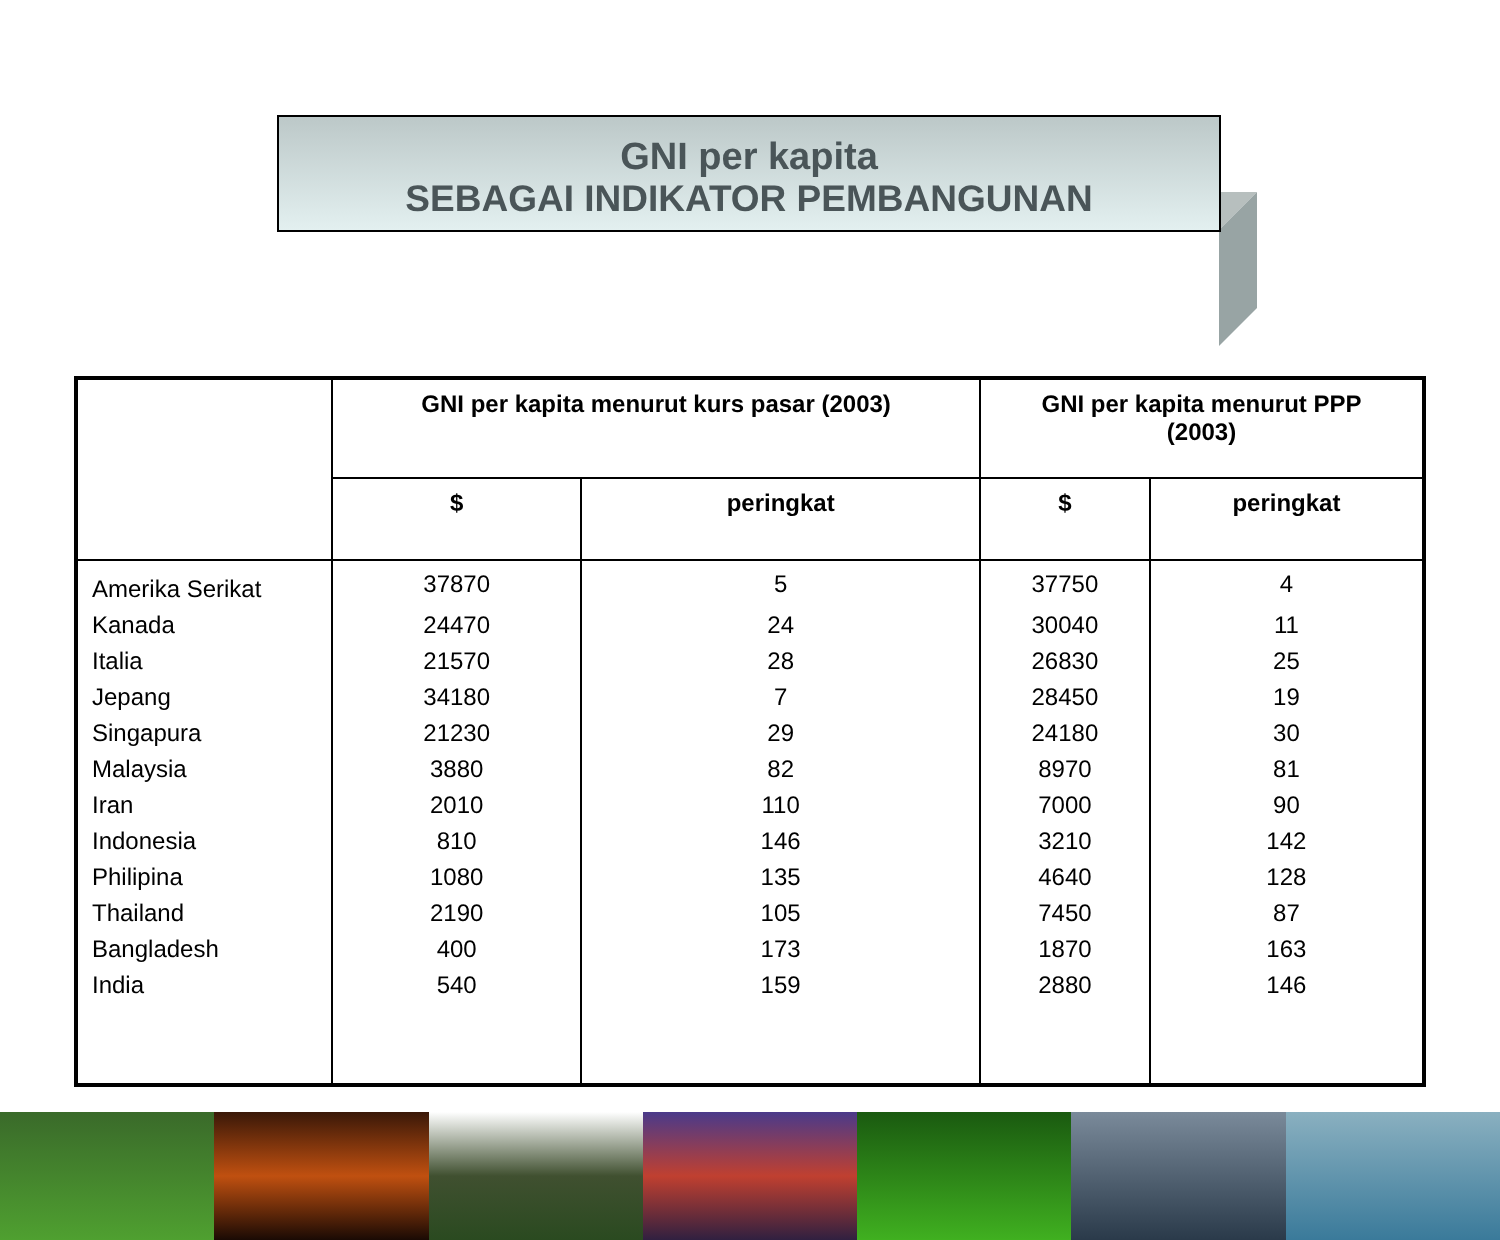GNI per kapita
SEBAGAI INDIKATOR PEMBANGUNAN
| | GNI per kapita menurut kurs pasar (2003) | | GNI per kapita menurut PPP (2003) | |
| --- | --- | --- | --- | --- |
| | $ | peringkat | $ | peringkat |
| Amerika Serikat | 37870 | 5 | 37750 | 4 |
| Kanada | 24470 | 24 | 30040 | 11 |
| Italia | 21570 | 28 | 26830 | 25 |
| Jepang | 34180 | 7 | 28450 | 19 |
| Singapura | 21230 | 29 | 24180 | 30 |
| Malaysia | 3880 | 82 | 8970 | 81 |
| Iran | 2010 | 110 | 7000 | 90 |
| Indonesia | 810 | 146 | 3210 | 142 |
| Philipina | 1080 | 135 | 4640 | 128 |
| Thailand | 2190 | 105 | 7450 | 87 |
| Bangladesh | 400 | 173 | 1870 | 163 |
| India | 540 | 159 | 2880 | 146 |